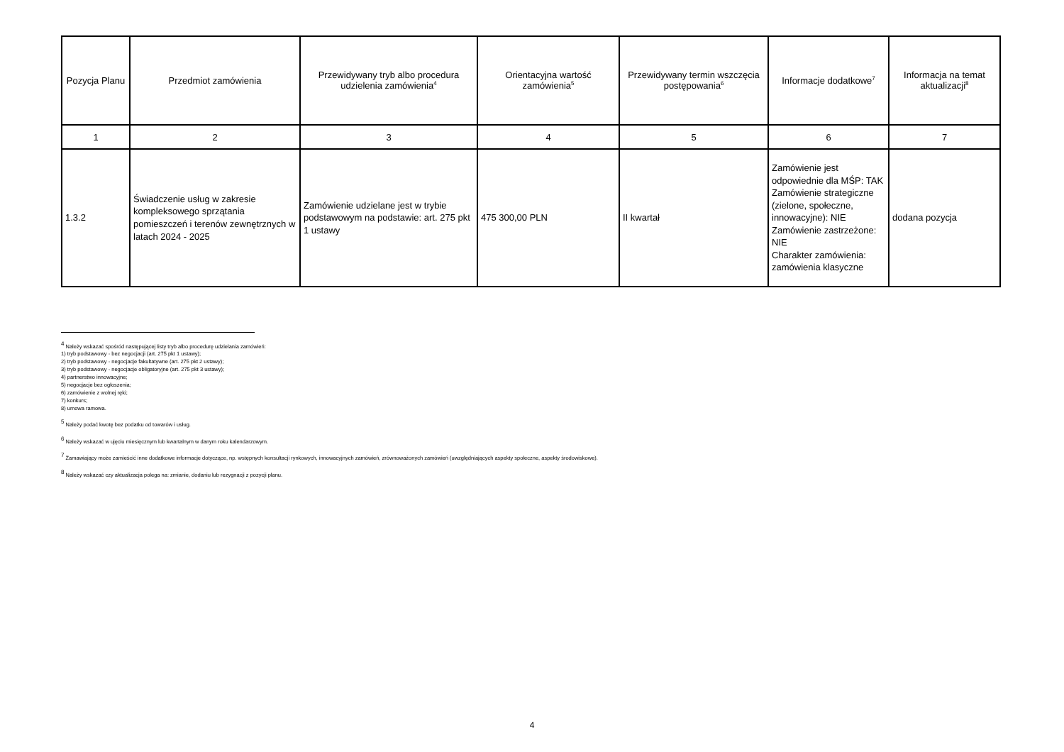| Pozycja Planu | Przedmiot zamówienia | Przewidywany tryb albo procedura udzielenia zamówienia<sup>4</sup> | Orientacyjna wartość zamówienia<sup>5</sup> | Przewidywany termin wszczęcia postępowania<sup>6</sup> | Informacje dodatkowe<sup>7</sup> | Informacja na temat aktualizacji<sup>8</sup> |
| --- | --- | --- | --- | --- | --- | --- |
| 1 | 2 | 3 | 4 | 5 | 6 | 7 |
| 1.3.2 | Świadczenie usług w zakresie kompleksowego sprzątania pomieszczeń i terenów zewnętrznych w latach 2024 - 2025 | Zamówienie udzielane jest w trybie podstawowym na podstawie: art. 275 pkt 1 ustawy | 475 300,00 PLN | II kwartał | Zamówienie jest odpowiednie dla MŚP: TAK Zamówienie strategiczne (zielone, społeczne, innowacyjne): NIE Zamówienie zastrzeżone: NIE Charakter zamówienia: zamówienia klasyczne | dodana pozycja |
<sup>4</sup> Należy wskazać spośród następującej listy tryb albo procedurę udzielania zamówień:
1) tryb podstawowy - bez negocjacji (art. 275 pkt 1 ustawy);
2) tryb podstawowy - negocjacje fakultatywne (art. 275 pkt 2 ustawy);
3) tryb podstawowy - negocjacje obligatoryjne (art. 275 pkt 3 ustawy);
4) partnerstwo innowacyjne;
5) negocjacje bez ogłoszenia;
6) zamówienie z wolnej ręki;
7) konkurs;
8) umowa ramowa.
<sup>5</sup> Należy podać kwotę bez podatku od towarów i usług.
<sup>6</sup> Należy wskazać w ujęciu miesięcznym lub kwartalnym w danym roku kalendarzowym.
<sup>7</sup> Zamawiający może zamieścić inne dodatkowe informacje dotyczące, np. wstępnych konsultacji rynkowych, innowacyjnych zamówień, zrównoważonych zamówień (uwzględniających aspekty społeczne, aspekty środowiskowe).
<sup>8</sup> Należy wskazać czy aktualizacja polega na: zmianie, dodaniu lub rezygnacji z pozycji planu.
4